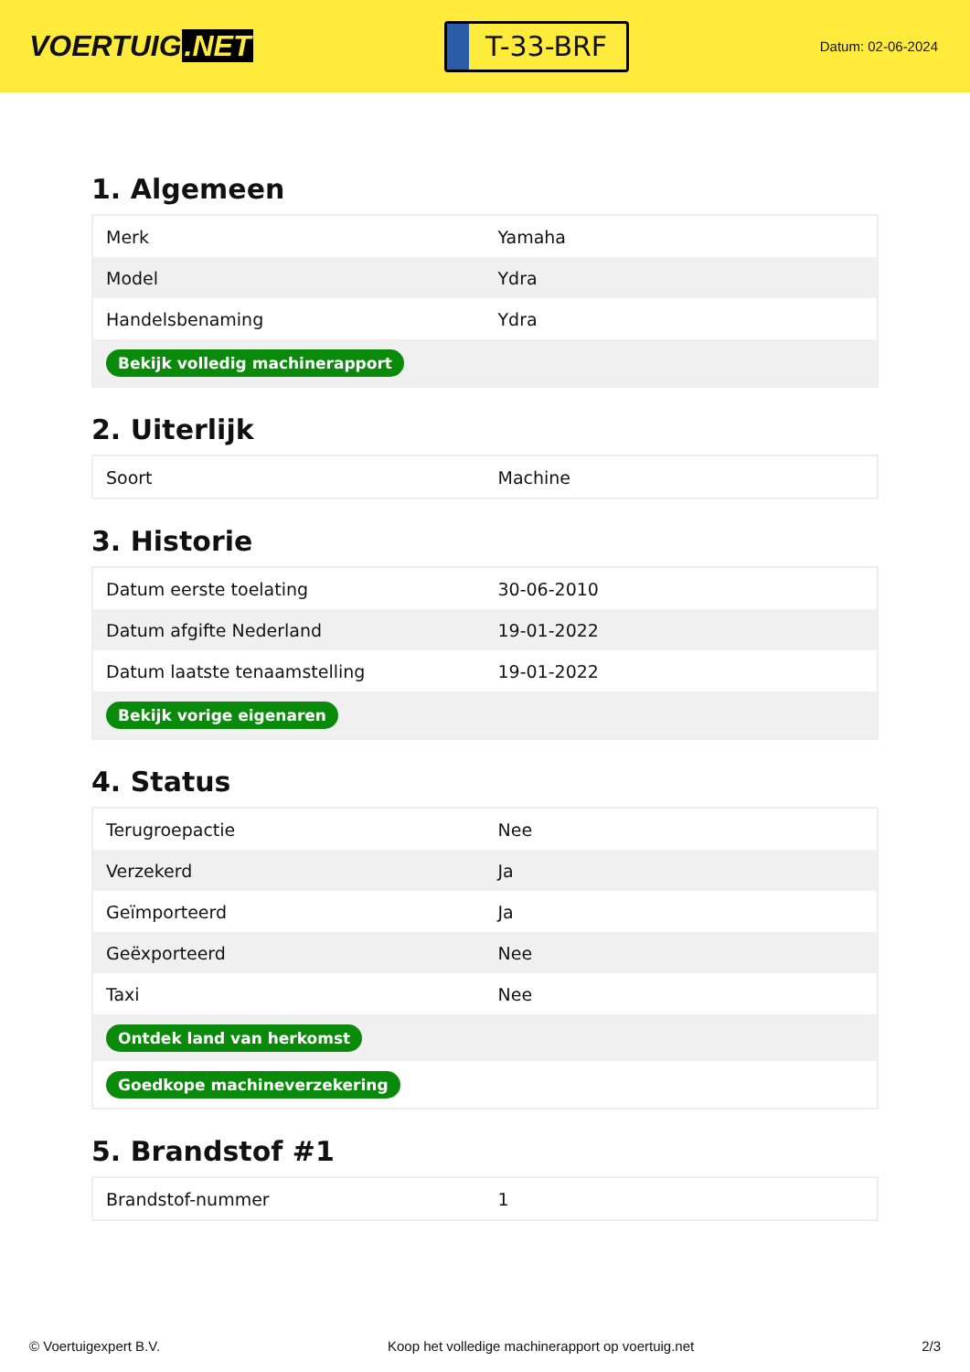VOERTUIG.NET
T-33-BRF
Datum: 02-06-2024
1. Algemeen
| Merk | Yamaha |
| Model | Ydra |
| Handelsbenaming | Ydra |
| Bekijk volledig machinerapport | |
2. Uiterlijk
| Soort | Machine |
3. Historie
| Datum eerste toelating | 30-06-2010 |
| Datum afgifte Nederland | 19-01-2022 |
| Datum laatste tenaamstelling | 19-01-2022 |
| Bekijk vorige eigenaren | |
4. Status
| Terugroepactie | Nee |
| Verzekerd | Ja |
| Geïmporteerd | Ja |
| Geëxporteerd | Nee |
| Taxi | Nee |
| Ontdek land van herkomst | |
| Goedkope machineverzekering | |
5. Brandstof #1
| Brandstof-nummer | 1 |
© Voertuigexpert B.V. Koop het volledige machinerapport op voertuig.net 2/3